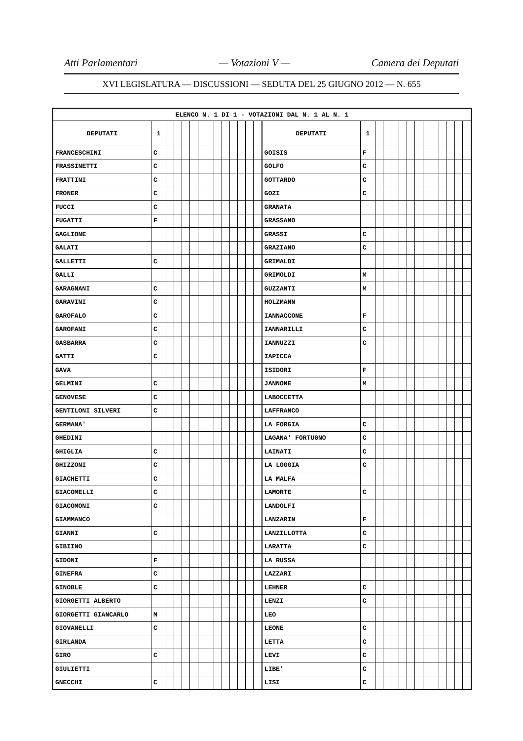Atti Parlamentari — Votazioni V — Camera dei Deputati
XVI LEGISLATURA — DISCUSSIONI — SEDUTA DEL 25 GIUGNO 2012 — N. 655
| ELENCO N. 1 DI 1 - VOTAZIONI DAL N. 1 AL N. 1 | | | | | | | | | | | | | | | | | | | | | | | | | | | |
| --- | --- | --- | --- | --- | --- | --- | --- | --- | --- | --- | --- | --- | --- | --- | --- | --- | --- | --- | --- | --- | --- | --- | --- | --- | --- | --- | --- |
| DEPUTATI | 1 | | | | | | | | | | | | | DEPUTATI | 1 | | | | | | | | | | | | |
| FRANCESCHINI | C | | | | | | | | | | | | | GOISIS | F | | | | | | | | | | | | |
| FRASSINETTI | C | | | | | | | | | | | | | GOLFO | C | | | | | | | | | | | | |
| FRATTINI | C | | | | | | | | | | | | | GOTTARDO | C | | | | | | | | | | | | |
| FRONER | C | | | | | | | | | | | | | GOZI | C | | | | | | | | | | | | |
| FUCCI | C | | | | | | | | | | | | | GRANATA | | | | | | | | | | | | | |
| FUGATTI | F | | | | | | | | | | | | | GRASSANO | | | | | | | | | | | | | |
| GAGLIONE | | | | | | | | | | | | | | GRASSI | C | | | | | | | | | | | | |
| GALATI | | | | | | | | | | | | | | GRAZIANO | C | | | | | | | | | | | | |
| GALLETTI | C | | | | | | | | | | | | | GRIMALDI | | | | | | | | | | | | | |
| GALLI | | | | | | | | | | | | | | GRIMOLDI | M | | | | | | | | | | | | |
| GARAGNANI | C | | | | | | | | | | | | | GUZZANTI | M | | | | | | | | | | | | |
| GARAVINI | C | | | | | | | | | | | | | HOLZMANN | | | | | | | | | | | | | |
| GAROFALO | C | | | | | | | | | | | | | IANNACCONE | F | | | | | | | | | | | | |
| GAROFANI | C | | | | | | | | | | | | | IANNARILLI | C | | | | | | | | | | | | |
| GASBARRA | C | | | | | | | | | | | | | IANNUZZI | C | | | | | | | | | | | | |
| GATTI | C | | | | | | | | | | | | | IAPICCA | | | | | | | | | | | | | |
| GAVA | | | | | | | | | | | | | | ISIDORI | F | | | | | | | | | | | | |
| GELMINI | C | | | | | | | | | | | | | JANNONE | M | | | | | | | | | | | | |
| GENOVESE | C | | | | | | | | | | | | | LABOCCETTA | | | | | | | | | | | | | |
| GENTILONI SILVERI | C | | | | | | | | | | | | | LAFFRANCO | | | | | | | | | | | | | |
| GERMANA' | | | | | | | | | | | | | | LA FORGIA | C | | | | | | | | | | | | |
| GHEDINI | | | | | | | | | | | | | | LAGANA' FORTUGNO | C | | | | | | | | | | | | |
| GHIGLIA | C | | | | | | | | | | | | | LAINATI | C | | | | | | | | | | | | |
| GHIZZONI | C | | | | | | | | | | | | | LA LOGGIA | C | | | | | | | | | | | | |
| GIACHETTI | C | | | | | | | | | | | | | LA MALFA | | | | | | | | | | | | | |
| GIACOMELLI | C | | | | | | | | | | | | | LAMORTE | C | | | | | | | | | | | | |
| GIACOMONI | C | | | | | | | | | | | | | LANDOLFI | | | | | | | | | | | | | |
| GIAMMANCO | | | | | | | | | | | | | | LANZARIN | F | | | | | | | | | | | | |
| GIANNI | C | | | | | | | | | | | | | LANZILLOTTA | C | | | | | | | | | | | | |
| GIBIINO | | | | | | | | | | | | | | LARATTA | C | | | | | | | | | | | | |
| GIDONI | F | | | | | | | | | | | | | LA RUSSA | | | | | | | | | | | | | |
| GINEFRA | C | | | | | | | | | | | | | LAZZARI | | | | | | | | | | | | | |
| GINOBLE | C | | | | | | | | | | | | | LEHNER | C | | | | | | | | | | | | |
| GIORGETTI ALBERTO | | | | | | | | | | | | | | LENZI | C | | | | | | | | | | | | |
| GIORGETTI GIANCARLO | M | | | | | | | | | | | | | LEO | | | | | | | | | | | | | |
| GIOVANELLI | C | | | | | | | | | | | | | LEONE | C | | | | | | | | | | | | |
| GIRLANDA | | | | | | | | | | | | | | LETTA | C | | | | | | | | | | | | |
| GIRO | C | | | | | | | | | | | | | LEVI | C | | | | | | | | | | | | |
| GIULIETTI | | | | | | | | | | | | | | LIBE' | C | | | | | | | | | | | | |
| GNECCHI | C | | | | | | | | | | | | | LISI | C | | | | | | | | | | | | |